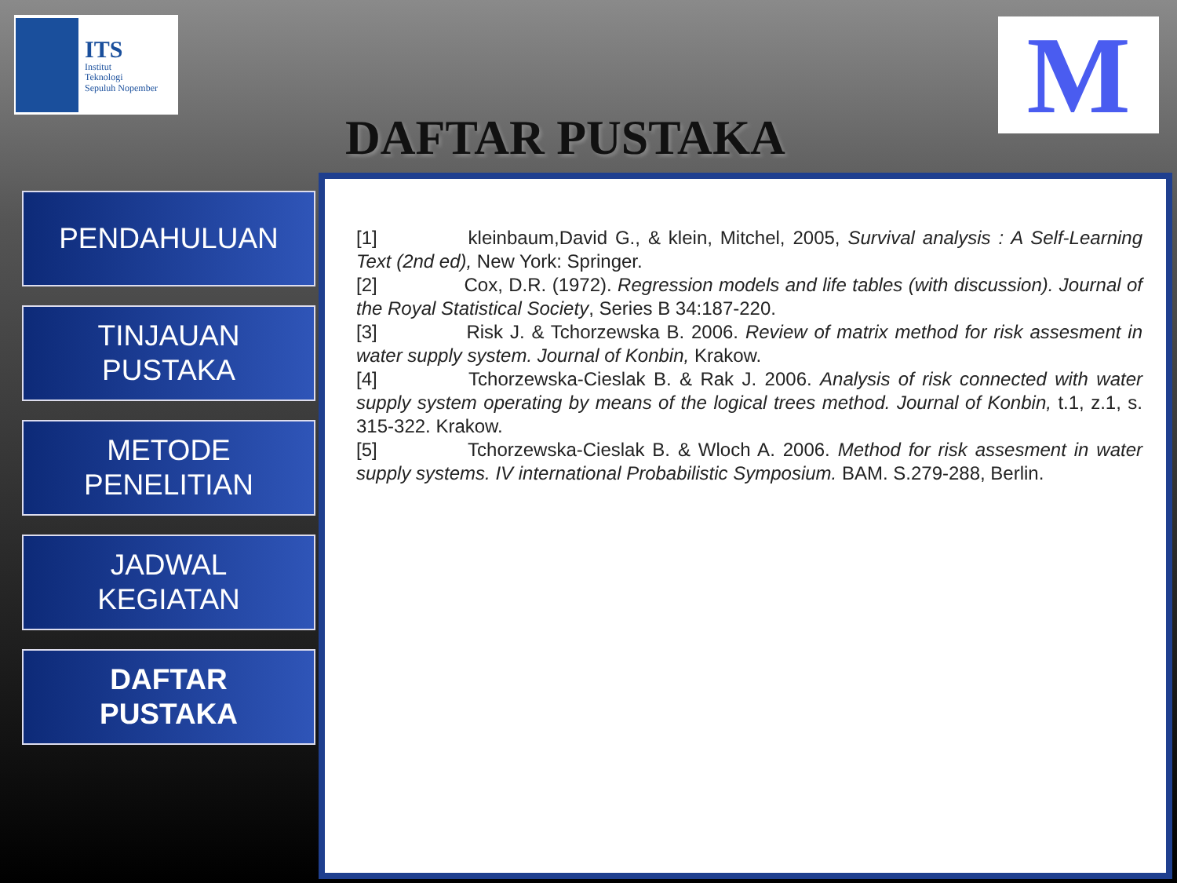ITS
Institut
Teknologi
Sepuluh Nopember
M
DAFTAR PUSTAKA
PENDAHULUAN
TINJAUAN
PUSTAKA
METODE
PENELITIAN
JADWAL
KEGIATAN
DAFTAR
PUSTAKA
[1]      kleinbaum,David G., & klein, Mitchel, 2005, Survival analysis : A Self-Learning Text (2nd ed), New York: Springer.
[2]      Cox, D.R. (1972). Regression models and life tables (with discussion). Journal of the Royal Statistical Society, Series B 34:187-220.
[3]      Risk J. & Tchorzewska B. 2006. Review of matrix method for risk assesment in water supply system. Journal of Konbin, Krakow.
[4]      Tchorzewska-Cieslak B. & Rak J. 2006. Analysis of risk connected with water supply system operating by means of the logical trees method. Journal of Konbin, t.1, z.1, s. 315-322. Krakow.
[5]      Tchorzewska-Cieslak B. & Wloch A. 2006. Method for risk assesment in water supply systems. IV international Probabilistic Symposium. BAM. S.279-288, Berlin.